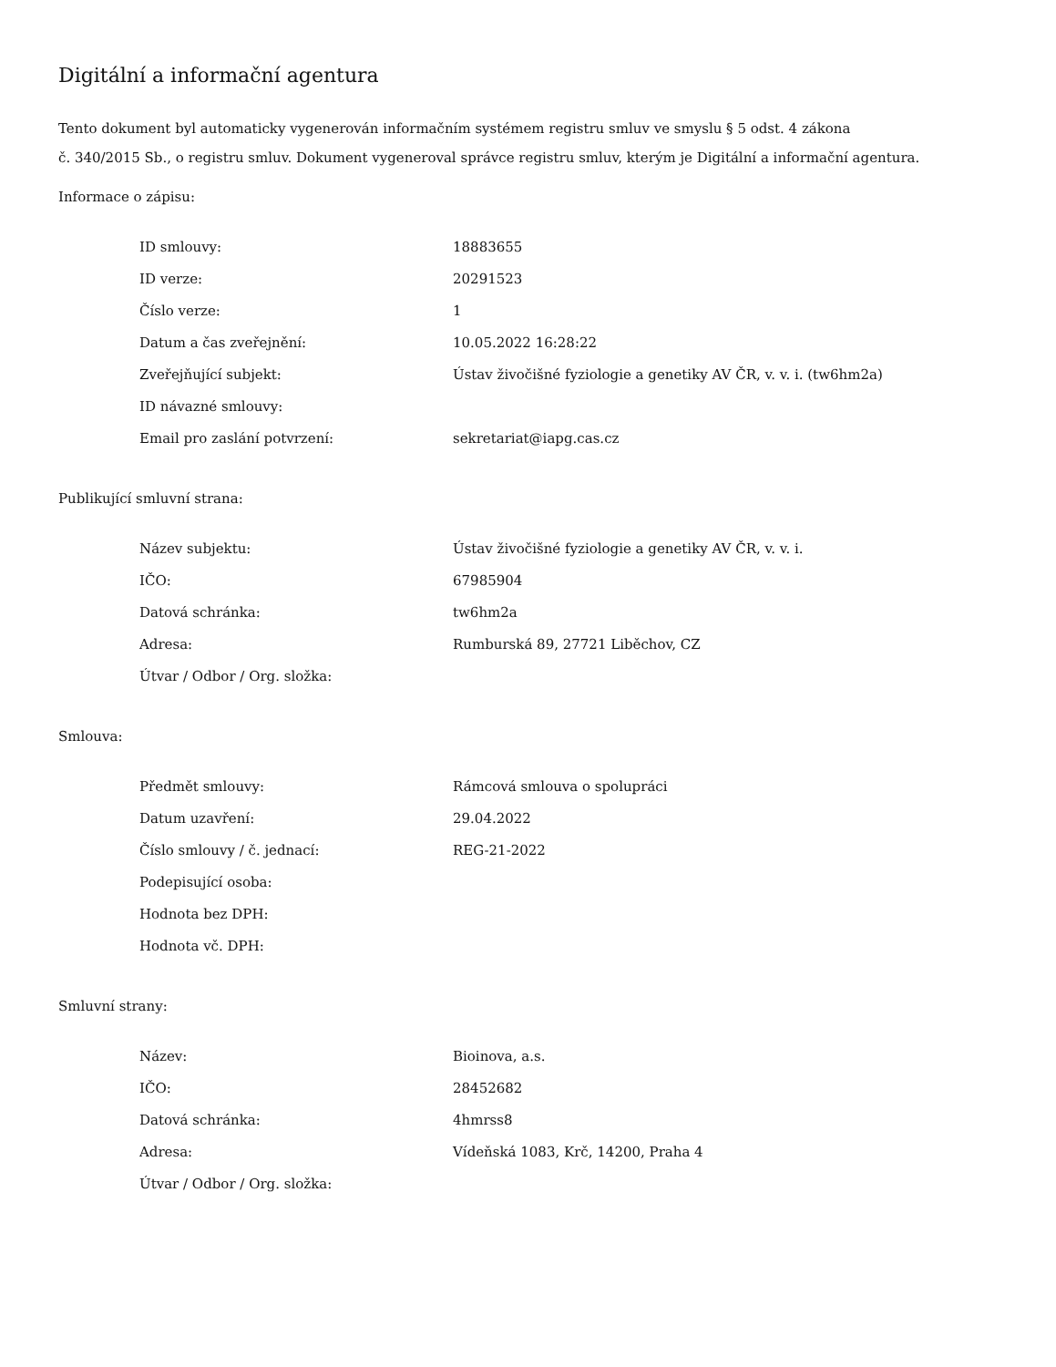Digitální a informační agentura
Tento dokument byl automaticky vygenerován informačním systémem registru smluv ve smyslu § 5 odst. 4 zákona
č. 340/2015 Sb., o registru smluv. Dokument vygeneroval správce registru smluv, kterým je Digitální a informační agentura.
Informace o zápisu:
| ID smlouvy: | 18883655 |
| ID verze: | 20291523 |
| Číslo verze: | 1 |
| Datum a čas zveřejnění: | 10.05.2022 16:28:22 |
| Zveřejňující subjekt: | Ústav živočišné fyziologie a genetiky AV ČR, v. v. i. (tw6hm2a) |
| ID návazné smlouvy: | |
| Email pro zaslání potvrzení: | sekretariat@iapg.cas.cz |
Publikující smluvní strana:
| Název subjektu: | Ústav živočišné fyziologie a genetiky AV ČR, v. v. i. |
| IČO: | 67985904 |
| Datová schránka: | tw6hm2a |
| Adresa: | Rumburská 89, 27721 Liběchov, CZ |
| Útvar / Odbor / Org. složka: | |
Smlouva:
| Předmět smlouvy: | Rámcová smlouva o spolupráci |
| Datum uzavření: | 29.04.2022 |
| Číslo smlouvy / č. jednací: | REG-21-2022 |
| Podepisující osoba: | |
| Hodnota bez DPH: | |
| Hodnota vč. DPH: | |
Smluvní strany:
| Název: | Bioinova, a.s. |
| IČO: | 28452682 |
| Datová schránka: | 4hmrss8 |
| Adresa: | Vídeňská 1083, Krč, 14200, Praha 4 |
| Útvar / Odbor / Org. složka: | |